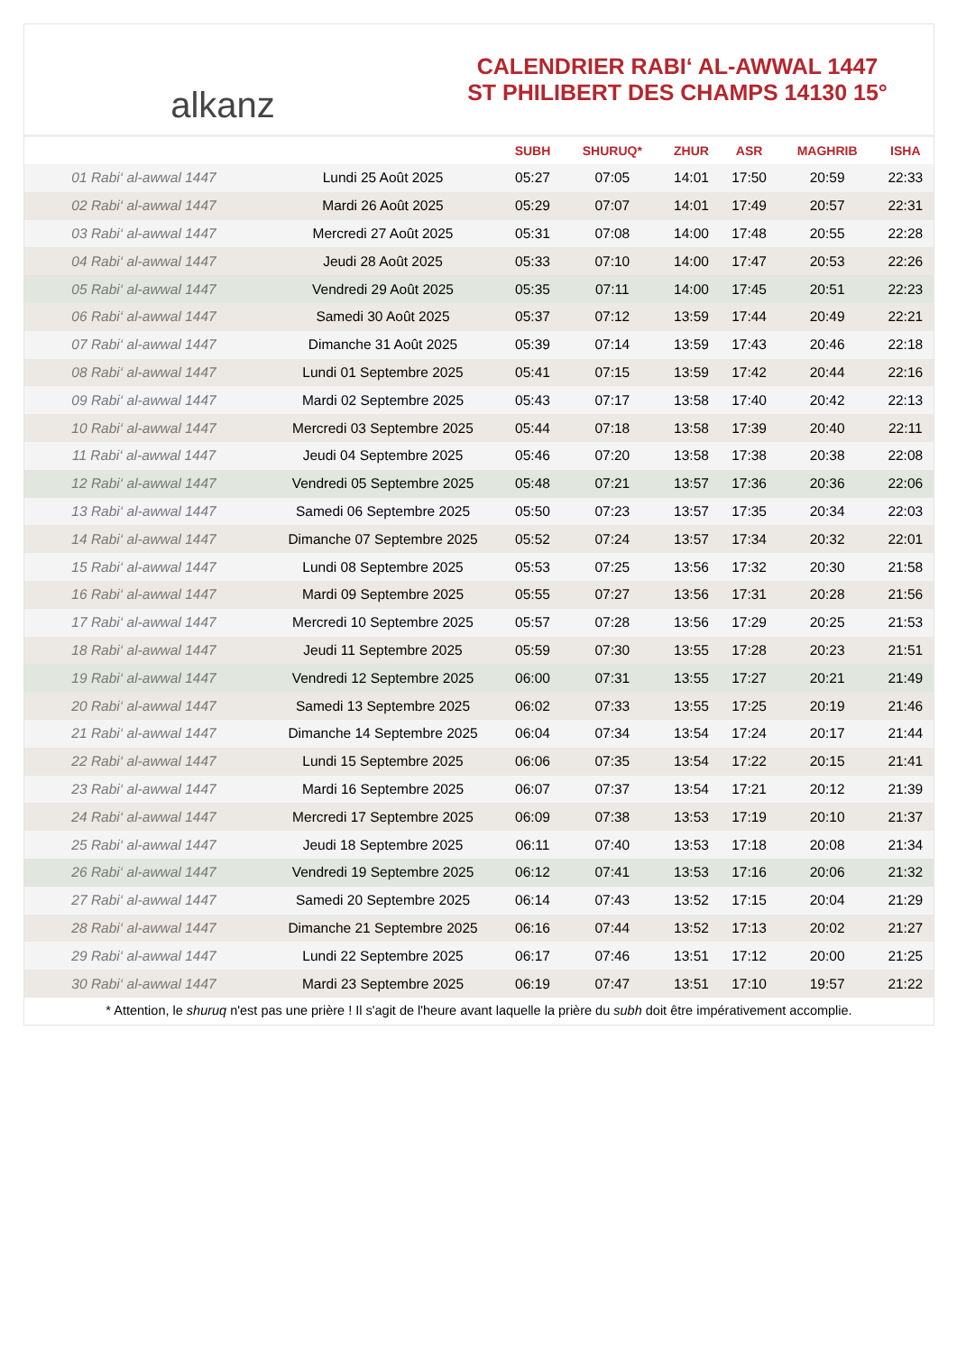alkanz
CALENDRIER RABI‘ AL-AWWAL 1447
ST PHILIBERT DES CHAMPS 14130 15°
| | | SUBH | SHURUQ* | ZHUR | ASR | MAGHRIB | ISHA |
| --- | --- | --- | --- | --- | --- | --- | --- |
| 01 Rabi‘ al-awwal 1447 | Lundi 25 Août 2025 | 05:27 | 07:05 | 14:01 | 17:50 | 20:59 | 22:33 |
| 02 Rabi‘ al-awwal 1447 | Mardi 26 Août 2025 | 05:29 | 07:07 | 14:01 | 17:49 | 20:57 | 22:31 |
| 03 Rabi‘ al-awwal 1447 | Mercredi 27 Août 2025 | 05:31 | 07:08 | 14:00 | 17:48 | 20:55 | 22:28 |
| 04 Rabi‘ al-awwal 1447 | Jeudi 28 Août 2025 | 05:33 | 07:10 | 14:00 | 17:47 | 20:53 | 22:26 |
| 05 Rabi‘ al-awwal 1447 | Vendredi 29 Août 2025 | 05:35 | 07:11 | 14:00 | 17:45 | 20:51 | 22:23 |
| 06 Rabi‘ al-awwal 1447 | Samedi 30 Août 2025 | 05:37 | 07:12 | 13:59 | 17:44 | 20:49 | 22:21 |
| 07 Rabi‘ al-awwal 1447 | Dimanche 31 Août 2025 | 05:39 | 07:14 | 13:59 | 17:43 | 20:46 | 22:18 |
| 08 Rabi‘ al-awwal 1447 | Lundi 01 Septembre 2025 | 05:41 | 07:15 | 13:59 | 17:42 | 20:44 | 22:16 |
| 09 Rabi‘ al-awwal 1447 | Mardi 02 Septembre 2025 | 05:43 | 07:17 | 13:58 | 17:40 | 20:42 | 22:13 |
| 10 Rabi‘ al-awwal 1447 | Mercredi 03 Septembre 2025 | 05:44 | 07:18 | 13:58 | 17:39 | 20:40 | 22:11 |
| 11 Rabi‘ al-awwal 1447 | Jeudi 04 Septembre 2025 | 05:46 | 07:20 | 13:58 | 17:38 | 20:38 | 22:08 |
| 12 Rabi‘ al-awwal 1447 | Vendredi 05 Septembre 2025 | 05:48 | 07:21 | 13:57 | 17:36 | 20:36 | 22:06 |
| 13 Rabi‘ al-awwal 1447 | Samedi 06 Septembre 2025 | 05:50 | 07:23 | 13:57 | 17:35 | 20:34 | 22:03 |
| 14 Rabi‘ al-awwal 1447 | Dimanche 07 Septembre 2025 | 05:52 | 07:24 | 13:57 | 17:34 | 20:32 | 22:01 |
| 15 Rabi‘ al-awwal 1447 | Lundi 08 Septembre 2025 | 05:53 | 07:25 | 13:56 | 17:32 | 20:30 | 21:58 |
| 16 Rabi‘ al-awwal 1447 | Mardi 09 Septembre 2025 | 05:55 | 07:27 | 13:56 | 17:31 | 20:28 | 21:56 |
| 17 Rabi‘ al-awwal 1447 | Mercredi 10 Septembre 2025 | 05:57 | 07:28 | 13:56 | 17:29 | 20:25 | 21:53 |
| 18 Rabi‘ al-awwal 1447 | Jeudi 11 Septembre 2025 | 05:59 | 07:30 | 13:55 | 17:28 | 20:23 | 21:51 |
| 19 Rabi‘ al-awwal 1447 | Vendredi 12 Septembre 2025 | 06:00 | 07:31 | 13:55 | 17:27 | 20:21 | 21:49 |
| 20 Rabi‘ al-awwal 1447 | Samedi 13 Septembre 2025 | 06:02 | 07:33 | 13:55 | 17:25 | 20:19 | 21:46 |
| 21 Rabi‘ al-awwal 1447 | Dimanche 14 Septembre 2025 | 06:04 | 07:34 | 13:54 | 17:24 | 20:17 | 21:44 |
| 22 Rabi‘ al-awwal 1447 | Lundi 15 Septembre 2025 | 06:06 | 07:35 | 13:54 | 17:22 | 20:15 | 21:41 |
| 23 Rabi‘ al-awwal 1447 | Mardi 16 Septembre 2025 | 06:07 | 07:37 | 13:54 | 17:21 | 20:12 | 21:39 |
| 24 Rabi‘ al-awwal 1447 | Mercredi 17 Septembre 2025 | 06:09 | 07:38 | 13:53 | 17:19 | 20:10 | 21:37 |
| 25 Rabi‘ al-awwal 1447 | Jeudi 18 Septembre 2025 | 06:11 | 07:40 | 13:53 | 17:18 | 20:08 | 21:34 |
| 26 Rabi‘ al-awwal 1447 | Vendredi 19 Septembre 2025 | 06:12 | 07:41 | 13:53 | 17:16 | 20:06 | 21:32 |
| 27 Rabi‘ al-awwal 1447 | Samedi 20 Septembre 2025 | 06:14 | 07:43 | 13:52 | 17:15 | 20:04 | 21:29 |
| 28 Rabi‘ al-awwal 1447 | Dimanche 21 Septembre 2025 | 06:16 | 07:44 | 13:52 | 17:13 | 20:02 | 21:27 |
| 29 Rabi‘ al-awwal 1447 | Lundi 22 Septembre 2025 | 06:17 | 07:46 | 13:51 | 17:12 | 20:00 | 21:25 |
| 30 Rabi‘ al-awwal 1447 | Mardi 23 Septembre 2025 | 06:19 | 07:47 | 13:51 | 17:10 | 19:57 | 21:22 |
* Attention, le shuruq n'est pas une prière ! Il s'agit de l'heure avant laquelle la prière du subh doit être impérativement accomplie.